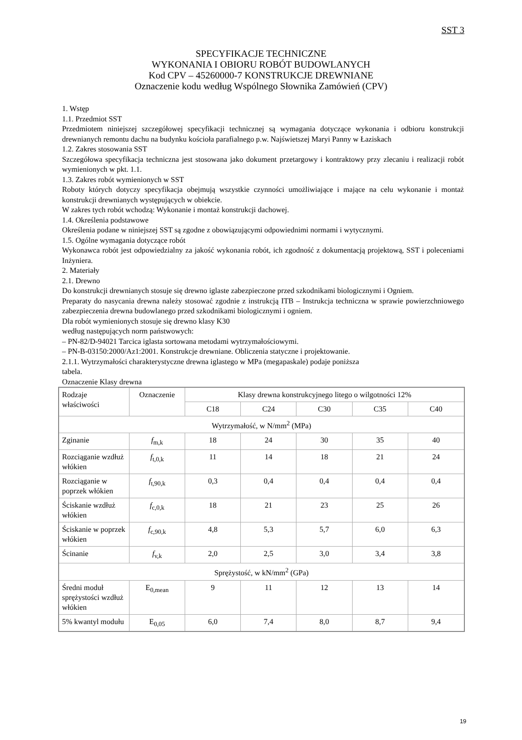SST 3
SPECYFIKACJE TECHNICZNE
WYKONANIA I OBIORU ROBÓT BUDOWLANYCH
Kod CPV – 45260000-7 KONSTRUKCJE DREWNIANE
Oznaczenie kodu według Wspólnego Słownika Zamówień (CPV)
1. Wstęp
1.1. Przedmiot SST
Przedmiotem niniejszej szczegółowej specyfikacji technicznej są wymagania dotyczące wykonania i odbioru konstrukcji drewnianych remontu dachu na budynku kościoła parafialnego p.w. Najświetszej Maryi Panny w Łaziskach
1.2. Zakres stosowania SST
Szczegółowa specyfikacja techniczna jest stosowana jako dokument przetargowy i kontraktowy przy zlecaniu i realizacji robót wymienionych w pkt. 1.1.
1.3. Zakres robót wymienionych w SST
Roboty których dotyczy specyfikacja obejmują wszystkie czynności umożliwiające i mające na celu wykonanie i montaż konstrukcji drewnianych występujących w obiekcie.
W zakres tych robót wchodzą: Wykonanie i montaż konstrukcji dachowej.
1.4. Określenia podstawowe
Określenia podane w niniejszej SST są zgodne z obowiązującymi odpowiednimi normami i wytycznymi.
1.5. Ogólne wymagania dotyczące robót
Wykonawca robót jest odpowiedzialny za jakość wykonania robót, ich zgodność z dokumentacją projektową, SST i poleceniami Inżyniera.
2. Materiały
2.1. Drewno
Do konstrukcji drewnianych stosuje się drewno iglaste zabezpieczone przed szkodnikami biologicznymi i Ogniem.
Preparaty do nasycania drewna należy stosować zgodnie z instrukcją ITB – Instrukcja techniczna w sprawie powierzchniowego zabezpieczenia drewna budowlanego przed szkodnikami biologicznymi i ogniem.
Dla robót wymienionych stosuje się drewno klasy K30
według następujących norm państwowych:
– PN-82/D-94021 Tarcica iglasta sortowana metodami wytrzymałościowymi.
– PN-B-03150:2000/Az1:2001. Konstrukcje drewniane. Obliczenia statyczne i projektowanie.
2.1.1. Wytrzymałości charakterystyczne drewna iglastego w MPa (megapaskale) podaje poniższa
tabela.
Oznaczenie Klasy drewna
| Rodzaje właściwości | Oznaczenie | Klasy drewna konstrukcyjnego litego o wilgotności 12% | | | | |
| | | C18 | C24 | C30 | C35 | C40 |
| Wytrzymałość, w N/mm<sup>2</sup> (MPa) | | | | | | |
| Zginanie | f<sub>m,k</sub> | 18 | 24 | 30 | 35 | 40 |
| Rozciąganie wzdłuż włókien | f<sub>t,0,k</sub> | 11 | 14 | 18 | 21 | 24 |
| Rozciąganie w poprzek włókien | f<sub>t,90,k</sub> | 0,3 | 0,4 | 0,4 | 0,4 | 0,4 |
| Ściskanie wzdłuż włókien | f<sub>c,0,k</sub> | 18 | 21 | 23 | 25 | 26 |
| Ściskanie w poprzek włókien | f<sub>c,90,k</sub> | 4,8 | 5,3 | 5,7 | 6,0 | 6,3 |
| Ścinanie | f<sub>v,k</sub> | 2,0 | 2,5 | 3,0 | 3,4 | 3,8 |
| Sprężystość, w kN/mm<sup>2</sup> (GPa) | | | | | | |
| Średni moduł sprężystości wzdłuż włókien | E<sub>0,mean</sub> | 9 | 11 | 12 | 13 | 14 |
| 5% kwantyl modułu | E<sub>0,05</sub> | 6,0 | 7,4 | 8,0 | 8,7 | 9,4 |
19